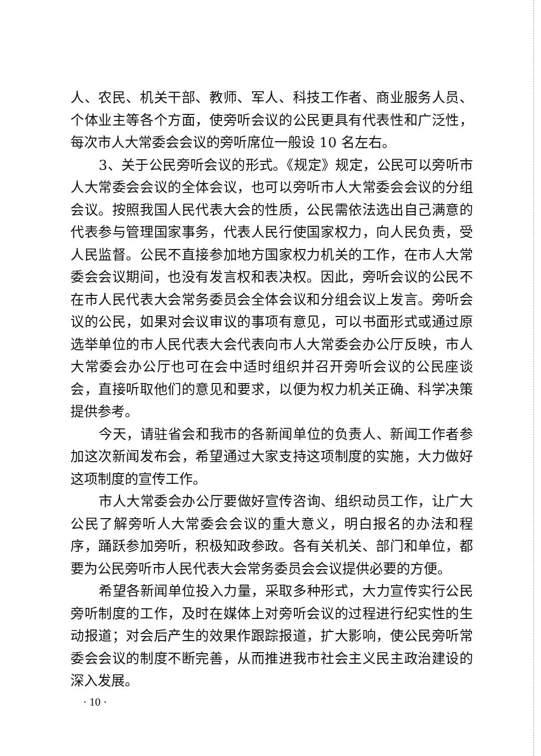人、农民、机关干部、教师、军人、科技工作者、商业服务人员、个体业主等各个方面，使旁听会议的公民更具有代表性和广泛性，每次市人大常委会会议的旁听席位一般设 10 名左右。
3、关于公民旁听会议的形式。《规定》规定，公民可以旁听市人大常委会会议的全体会议，也可以旁听市人大常委会会议的分组会议。按照我国人民代表大会的性质，公民需依法选出自己满意的代表参与管理国家事务，代表人民行使国家权力，向人民负责，受人民监督。公民不直接参加地方国家权力机关的工作，在市人大常委会会议期间，也没有发言权和表决权。因此，旁听会议的公民不在市人民代表大会常务委员会全体会议和分组会议上发言。旁听会议的公民，如果对会议审议的事项有意见，可以书面形式或通过原选举单位的市人民代表大会代表向市人大常委会办公厅反映，市人大常委会办公厅也可在会中适时组织并召开旁听会议的公民座谈会，直接听取他们的意见和要求，以便为权力机关正确、科学决策提供参考。
今天，请驻省会和我市的各新闻单位的负责人、新闻工作者参加这次新闻发布会，希望通过大家支持这项制度的实施，大力做好这项制度的宣传工作。
市人大常委会办公厅要做好宣传咨询、组织动员工作，让广大公民了解旁听人大常委会会议的重大意义，明白报名的办法和程序，踊跃参加旁听，积极知政参政。各有关机关、部门和单位，都要为公民旁听市人民代表大会常务委员会会议提供必要的方便。
希望各新闻单位投入力量，采取多种形式，大力宣传实行公民旁听制度的工作，及时在媒体上对旁听会议的过程进行纪实性的生动报道；对会后产生的效果作跟踪报道，扩大影响，使公民旁听常委会会议的制度不断完善，从而推进我市社会主义民主政治建设的深入发展。
· 10 ·